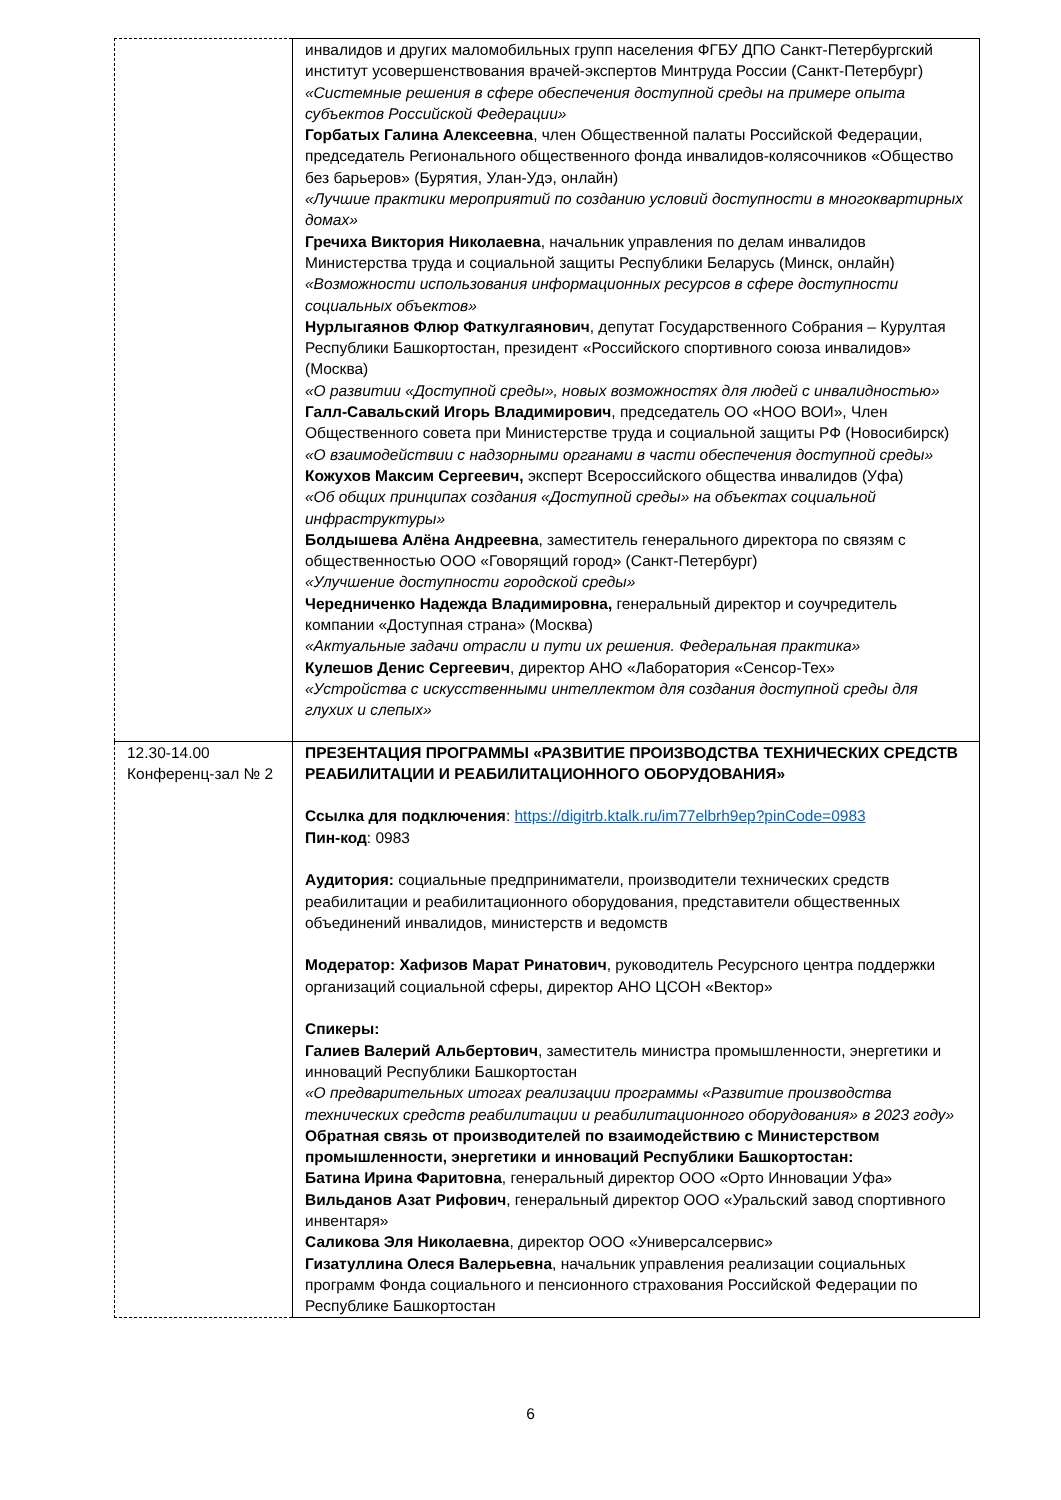| | инвалидов и других маломобильных групп населения ФГБУ ДПО Санкт-Петербургский институт усовершенствования врачей-экспертов Минтруда России (Санкт-Петербург) «Системные решения в сфере обеспечения доступной среды на примере опыта субъектов Российской Федерации» Горбатых Галина Алексеевна , член Общественной палаты Российской Федерации, председатель Регионального общественного фонда инвалидов-колясочников «Общество без барьеров» (Бурятия, Улан-Удэ, онлайн) «Лучшие практики мероприятий по созданию условий доступности в многоквартирных домах» Гречиха Виктория Николаевна , начальник управления по делам инвалидов Министерства труда и социальной защиты Республики Беларусь (Минск, онлайн) «Возможности использования информационных ресурсов в сфере доступности социальных объектов» Нурлыгаянов Флюр Фаткулгаянович , депутат Государственного Собрания – Курултая Республики Башкортостан, президент «Российского спортивного союза инвалидов» (Москва) «О развитии «Доступной среды», новых возможностях для людей с инвалидностью» Галл-Савальский Игорь Владимирович , председатель ОО «НОО ВОИ», Член Общественного совета при Министерстве труда и социальной защиты РФ (Новосибирск) «О взаимодействии с надзорными органами в части обеспечения доступной среды» Кожухов Максим Сергеевич, эксперт Всероссийского общества инвалидов (Уфа) «Об общих принципах создания «Доступной среды» на объектах социальной инфраструктуры» Болдышева Алёна Андреевна , заместитель генерального директора по связям с общественностью ООО «Говорящий город» (Санкт-Петербург) «Улучшение доступности городской среды» Чередниченко Надежда Владимировна, генеральный директор и соучредитель компании «Доступная страна» (Москва) «Актуальные задачи отрасли и пути их решения. Федеральная практика» Кулешов Денис Сергеевич , директор АНО «Лаборатория «Сенсор-Тех» «Устройства с искусственными интеллектом для создания доступной среды для глухих и слепых» |
| 12.30-14.00 Конференц-зал № 2 | ПРЕЗЕНТАЦИЯ ПРОГРАММЫ «РАЗВИТИЕ ПРОИЗВОДСТВА ТЕХНИЧЕСКИХ СРЕДСТВ РЕАБИЛИТАЦИИ И РЕАБИЛИТАЦИОННОГО ОБОРУДОВАНИЯ» Ссылка для подключения : https://digitrb.ktalk.ru/im77elbrh9ep?pinCode=0983 Пин-код : 0983 Аудитория: социальные предприниматели, производители технических средств реабилитации и реабилитационного оборудования, представители общественных объединений инвалидов, министерств и ведомств Модератор: Хафизов Марат Ринатович , руководитель Ресурсного центра поддержки организаций социальной сферы, директор АНО ЦСОН «Вектор» Спикеры: Галиев Валерий Альбертович , заместитель министра промышленности, энергетики и инноваций Республики Башкортостан «О предварительных итогах реализации программы «Развитие производства технических средств реабилитации и реабилитационного оборудования» в 2023 году» Обратная связь от производителей по взаимодействию с Министерством промышленности, энергетики и инноваций Республики Башкортостан: Батина Ирина Фаритовна , генеральный директор ООО «Орто Инновации Уфа» Вильданов Азат Рифович , генеральный директор ООО «Уральский завод спортивного инвентаря» Саликова Эля Николаевна , директор ООО «Универсалсервис» Гизатуллина Олеся Валерьевна , начальник управления реализации социальных программ Фонда социального и пенсионного страхования Российской Федерации по Республике Башкортостан |
6